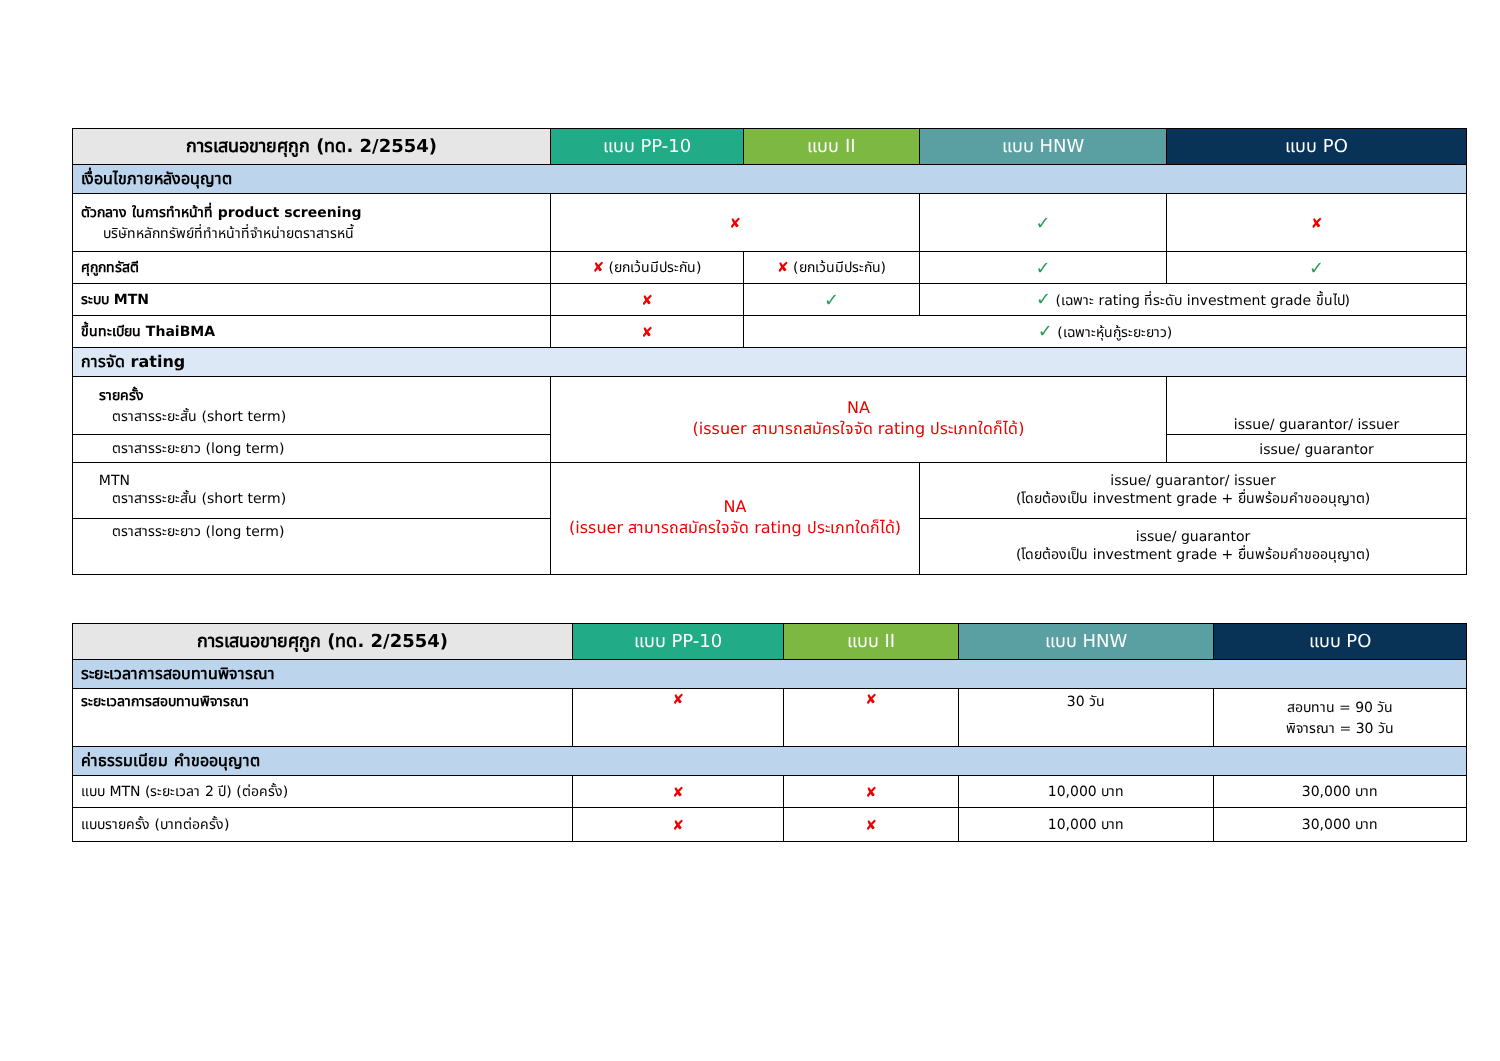| การเสนอขายศุกูก (ทด. 2/2554) | แบบ PP-10 | แบบ II | แบบ HNW | แบบ PO |
| --- | --- | --- | --- | --- |
| เงื่อนไขภายหลังอนุญาต | | | | |
| ตัวกลาง ในการทำหน้าที่ product screening บริษัทหลักทรัพย์ที่ทำหน้าที่จำหน่ายตราสารหนี้ | ✘ | | ✓ | ✘ |
| ศุกูกทรัสตี | ✘ (ยกเว้นมีประกัน) | ✘ (ยกเว้นมีประกัน) | ✓ | ✓ |
| ระบบ MTN | ✘ | ✓ | ✓ (เฉพาะ rating ที่ระดับ investment grade ขึ้นไป) | |
| ขึ้นทะเบียน ThaiBMA | ✘ | ✓ (เฉพาะหุ้นกู้ระยะยาว) | | |
| การจัด rating | | | | |
| รายครั้ง ตราสารระยะสั้น (short term) | NA (issuer สามารถสมัครใจจัด rating ประเภทใดก็ได้) | | | issue/ guarantor/ issuer |
| ตราสารระยะยาว (long term) | | | | issue/ guarantor |
| MTN ตราสารระยะสั้น (short term) | NA (issuer สามารถสมัครใจจัด rating ประเภทใดก็ได้) | | issue/ guarantor/ issuer (โดยต้องเป็น investment grade + ยื่นพร้อมคำขออนุญาต) | |
| ตราสารระยะยาว (long term) | | | issue/ guarantor (โดยต้องเป็น investment grade + ยื่นพร้อมคำขออนุญาต) | |
| การเสนอขายศุกูก (ทด. 2/2554) | แบบ PP-10 | แบบ II | แบบ HNW | แบบ PO |
| --- | --- | --- | --- | --- |
| ระยะเวลาการสอบทานพิจารณา | | | | |
| ระยะเวลาการสอบทานพิจารณา | ✘ | ✘ | 30 วัน | สอบทาน = 90 วัน พิจารณา = 30 วัน |
| ค่าธรรมเนียม คำขออนุญาต | | | | |
| แบบ MTN (ระยะเวลา 2 ปี) (ต่อครั้ง) | ✘ | ✘ | 10,000 บาท | 30,000 บาท |
| แบบรายครั้ง (บาทต่อครั้ง) | ✘ | ✘ | 10,000 บาท | 30,000 บาท |